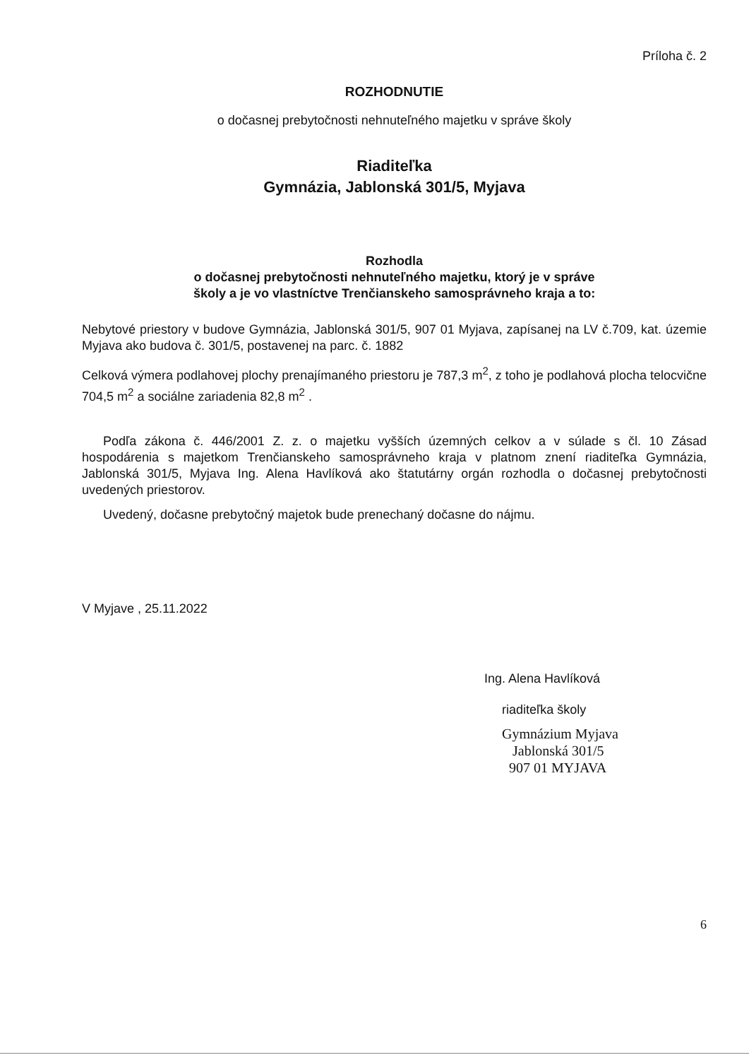Príloha č. 2
ROZHODNUTIE
o dočasnej prebytočnosti nehnuteľného majetku v správe školy
Riaditeľka
Gymnázia, Jablonská 301/5, Myjava
Rozhodla
o dočasnej prebytočnosti nehnuteľného majetku, ktorý je v správe
školy a je vo vlastníctve Trenčianskeho samosprávneho kraja a to:
Nebytové priestory v budove Gymnázia, Jablonská 301/5, 907 01 Myjava, zapísanej na LV č.709, kat. územie Myjava ako budova č. 301/5, postavenej na parc. č. 1882
Celková výmera podlahovej plochy prenajímaného priestoru je 787,3 m<sup>2</sup>, z toho je podlahová plocha telocvične 704,5 m<sup>2</sup> a sociálne zariadenia 82,8 m<sup>2</sup> .
Podľa zákona č. 446/2001 Z. z. o majetku vyšších územných celkov a v súlade s čl. 10 Zásad hospodárenia s majetkom Trenčianskeho samosprávneho kraja v platnom znení riaditeľka Gymnázia, Jablonská 301/5, Myjava Ing. Alena Havlíková ako štatutárny orgán rozhodla o dočasnej prebytočnosti uvedených priestorov.
Uvedený, dočasne prebytočný majetok bude prenechaný dočasne do nájmu.
V Myjave , 25.11.2022
Ing. Alena Havlíková
riaditeľka školy
Gymnázium Myjava
Jablonská 301/5
907 01 MYJAVA
6